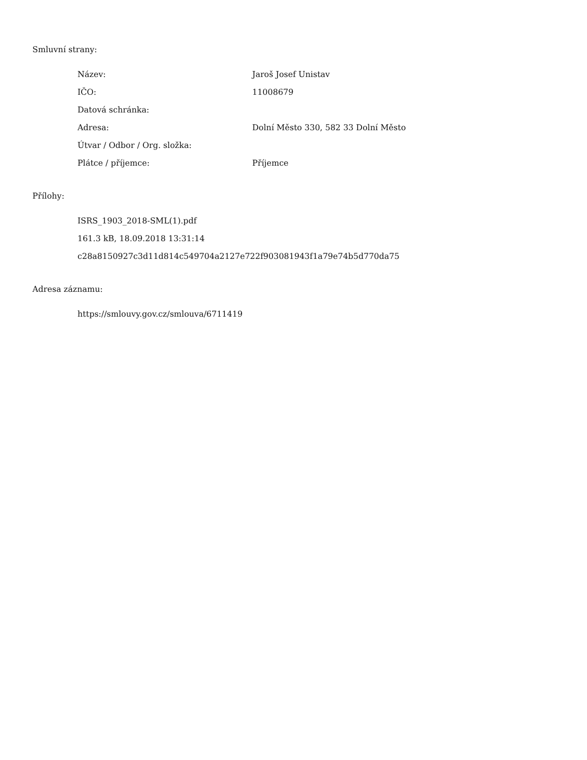Smluvní strany:
| Název: | Jaroš Josef Unistav |
| IČO: | 11008679 |
| Datová schránka: | |
| Adresa: | Dolní Město 330, 582 33 Dolní Město |
| Útvar / Odbor / Org. složka: | |
| Plátce / příjemce: | Příjemce |
Přílohy:
ISRS_1903_2018-SML(1).pdf
161.3 kB, 18.09.2018 13:31:14
c28a8150927c3d11d814c549704a2127e722f903081943f1a79e74b5d770da75
Adresa záznamu:
https://smlouvy.gov.cz/smlouva/6711419